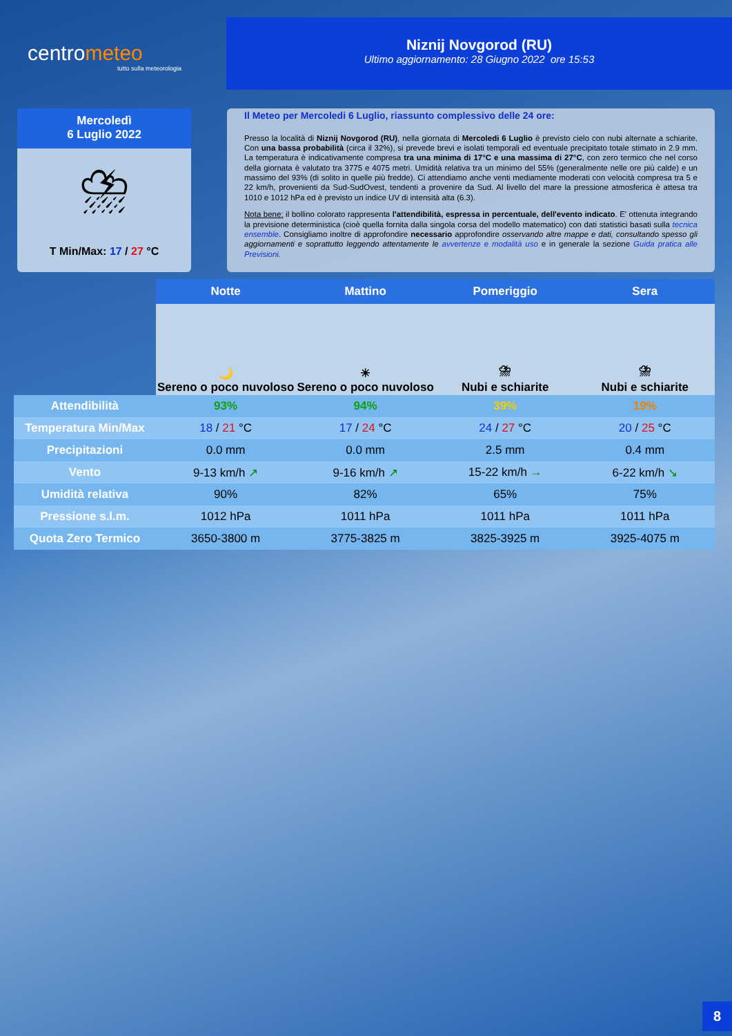centrometeo
tutto sulla meteorologia
Niznij Novgorod (RU)
Ultimo aggiornamento: 28 Giugno 2022 ore 15:53
Mercoledì
6 Luglio 2022
⛈
T Min/Max: 17 / 27 °C
Il Meteo per Mercoledi 6 Luglio, riassunto complessivo delle 24 ore:
Presso la località di Niznij Novgorod (RU), nella giornata di Mercoledi 6 Luglio è previsto cielo con nubi alternate a schiarite. Con una bassa probabilità (circa il 32%), si prevede brevi e isolati temporali ed eventuale precipitato totale stimato in 2.9 mm. La temperatura è indicativamente compresa tra una minima di 17°C e una massima di 27°C, con zero termico che nel corso della giornata è valutato tra 3775 e 4075 metri. Umidità relativa tra un minimo del 55% (generalmente nelle ore più calde) e un massimo del 93% (di solito in quelle più fredde). Ci attendiamo anche venti mediamente moderati con velocità compresa tra 5 e 22 km/h, provenienti da Sud-SudOvest, tendenti a provenire da Sud. Al livello del mare la pressione atmosferica è attesa tra 1010 e 1012 hPa ed è previsto un indice UV di intensità alta (6.3).
Nota bene: il bollino colorato rappresenta l'attendibilità, espressa in percentuale, dell'evento indicato. E' ottenuta integrando la previsione deterministica (cioè quella fornita dalla singola corsa del modello matematico) con dati statistici basati sulla tecnica ensemble. Consigliamo inoltre di approfondire necessario approfondire osservando altre mappe e dati, consultando spesso gli aggiornamenti e soprattutto leggendo attentamente le avvertenze e modalità uso e in generale la sezione Guida pratica alle Previsioni.
| | Notte | Mattino | Pomeriggio | Sera |
| --- | --- | --- | --- | --- |
| | 🌙 Sereno o poco nuvoloso | ☀ Sereno o poco nuvoloso | ⛈ Nubi e schiarite | ⛈ Nubi e schiarite |
| Attendibilità | 93% | 94% | 39% | 19% |
| Temperatura Min/Max | 18 / 21 °C | 17 / 24 °C | 24 / 27 °C | 20 / 25 °C |
| Precipitazioni | 0.0 mm | 0.0 mm | 2.5 mm | 0.4 mm |
| Vento | 9-13 km/h ↗ | 9-16 km/h ↗ | 15-22 km/h → | 6-22 km/h ↘ |
| Umidità relativa | 90% | 82% | 65% | 75% |
| Pressione s.l.m. | 1012 hPa | 1011 hPa | 1011 hPa | 1011 hPa |
| Quota Zero Termico | 3650-3800 m | 3775-3825 m | 3825-3925 m | 3925-4075 m |
8